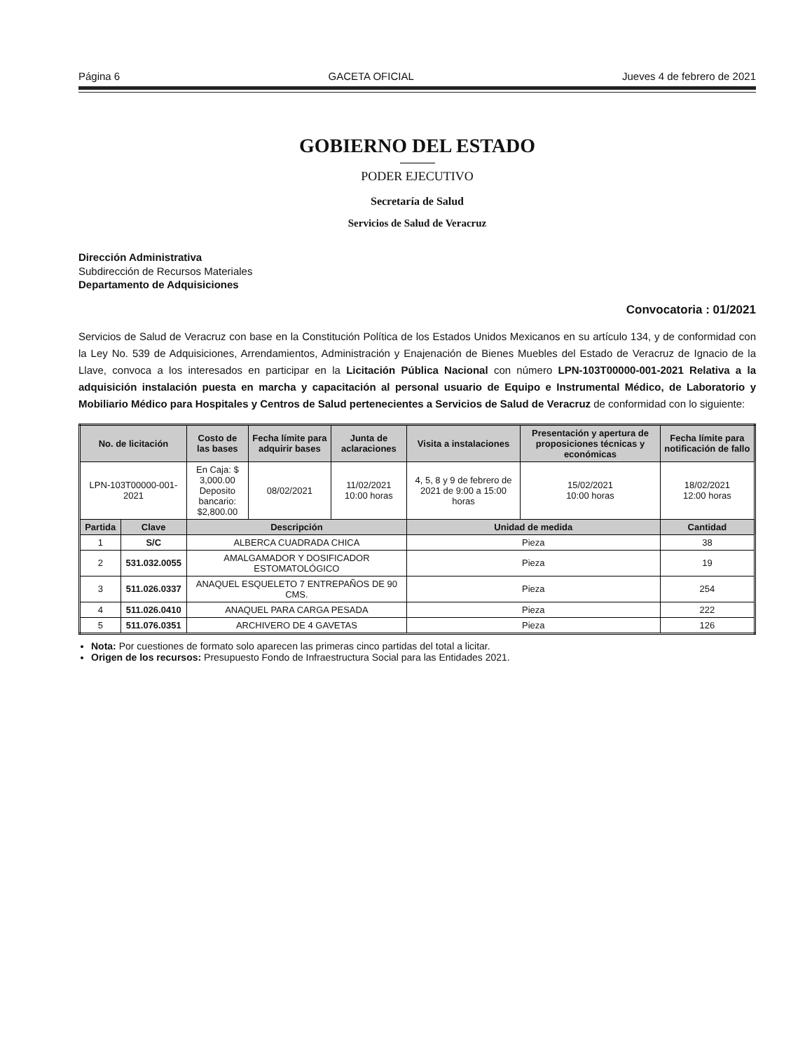Página 6 GACETA OFICIAL Jueves 4 de febrero de 2021
GOBIERNO DEL ESTADO
PODER EJECUTIVO
Secretaría de Salud
Servicios de Salud de Veracruz
Dirección Administrativa
Subdirección de Recursos Materiales
Departamento de Adquisiciones
Convocatoria : 01/2021
Servicios de Salud de Veracruz con base en la Constitución Política de los Estados Unidos Mexicanos en su artículo 134, y de conformidad con la Ley No. 539 de Adquisiciones, Arrendamientos, Administración y Enajenación de Bienes Muebles del Estado de Veracruz de Ignacio de la Llave, convoca a los interesados en participar en la Licitación Pública Nacional con número LPN-103T00000-001-2021 Relativa a la adquisición instalación puesta en marcha y capacitación al personal usuario de Equipo e Instrumental Médico, de Laboratorio y Mobiliario Médico para Hospitales y Centros de Salud pertenecientes a Servicios de Salud de Veracruz de conformidad con lo siguiente:
| No. de licitación | | Costo de las bases | Fecha límite para adquirir bases | Junta de aclaraciones | Visita a instalaciones | Presentación y apertura de proposiciones técnicas y económicas | Fecha límite para notificación de fallo |
| --- | --- | --- | --- | --- | --- | --- | --- |
| LPN-103T00000-001-2021 | | En Caja: $ 3,000.00 Deposito bancario: $2,800.00 | 08/02/2021 | 11/02/2021 10:00 horas | 4, 5, 8 y 9 de febrero de 2021 de 9:00 a 15:00 horas | 15/02/2021 10:00 horas | 18/02/2021 12:00 horas |
| Partida | Clave | Descripción | | | Unidad de medida | | Cantidad |
| 1 | S/C | ALBERCA CUADRADA CHICA | | | Pieza | | 38 |
| 2 | 531.032.0055 | AMALGAMADOR Y DOSIFICADOR ESTOMATOLÓGICO | | | Pieza | | 19 |
| 3 | 511.026.0337 | ANAQUEL ESQUELETO 7 ENTREPAÑOS DE 90 CMS. | | | Pieza | | 254 |
| 4 | 511.026.0410 | ANAQUEL PARA CARGA PESADA | | | Pieza | | 222 |
| 5 | 511.076.0351 | ARCHIVERO DE 4 GAVETAS | | | Pieza | | 126 |
Nota: Por cuestiones de formato solo aparecen las primeras cinco partidas del total a licitar.
Origen de los recursos: Presupuesto Fondo de Infraestructura Social para las Entidades 2021.